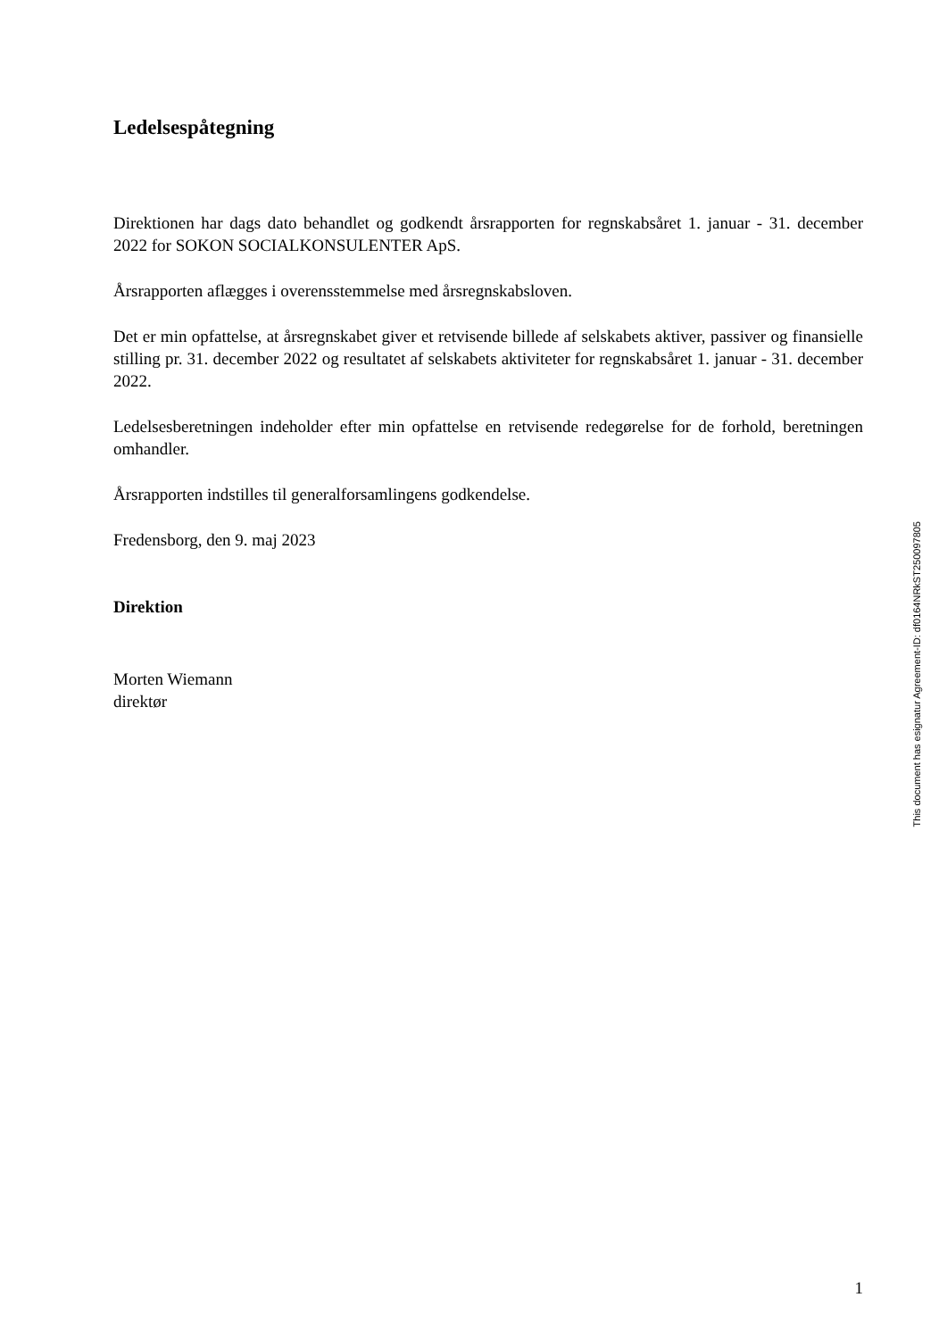Ledelsespåtegning
Direktionen har dags dato behandlet og godkendt årsrapporten for regnskabsåret 1. januar - 31. december 2022 for SOKON SOCIALKONSULENTER ApS.
Årsrapporten aflægges i overensstemmelse med årsregnskabsloven.
Det er min opfattelse, at årsregnskabet giver et retvisende billede af selskabets aktiver, passiver og finansielle stilling pr. 31. december 2022 og resultatet af selskabets aktiviteter for regnskabsåret 1. januar - 31. december 2022.
Ledelsesberetningen indeholder efter min opfattelse en retvisende redegørelse for de forhold, beretningen omhandler.
Årsrapporten indstilles til generalforsamlingens godkendelse.
Fredensborg, den 9. maj 2023
Direktion
Morten Wiemann
direktør
This document has esignatur Agreement-ID: df0164NRkST250097805
1